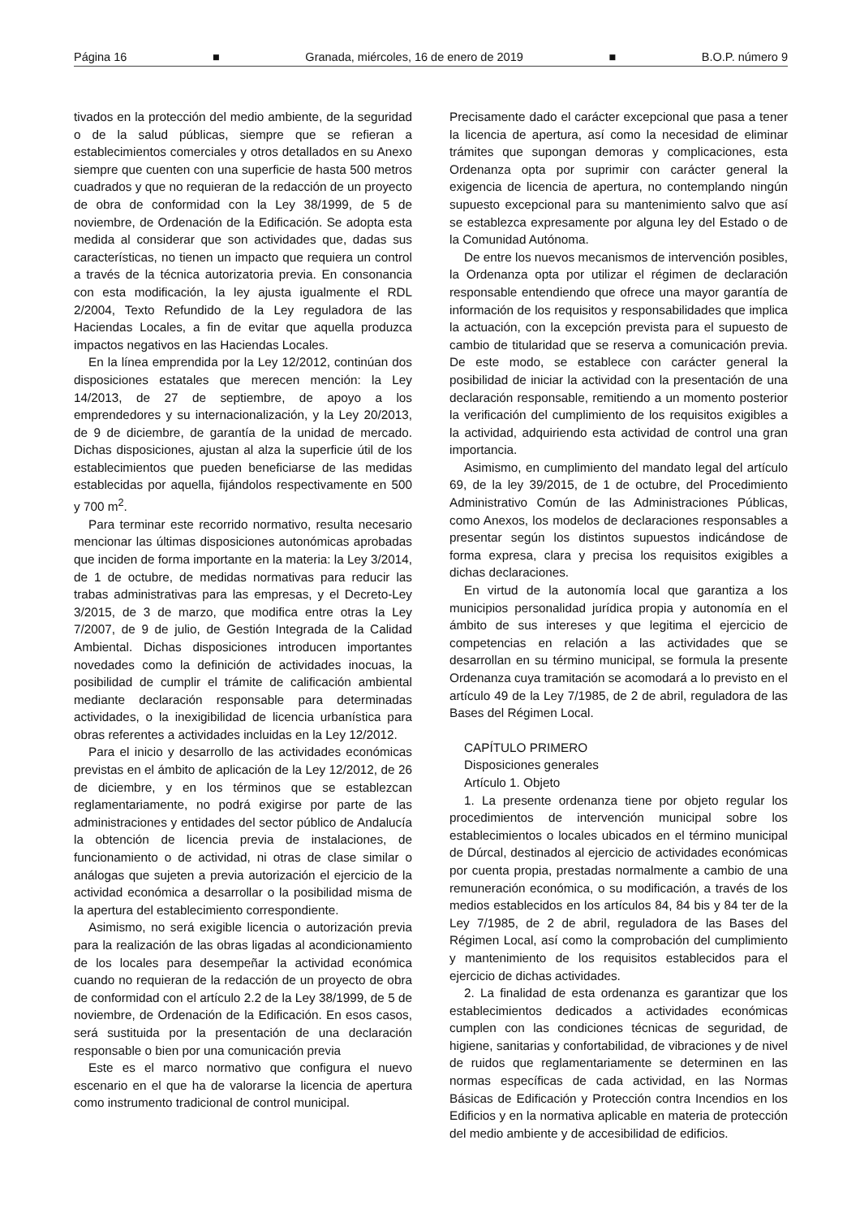Página 16 ■ Granada, miércoles, 16 de enero de 2019 ■ B.O.P. número 9
tivados en la protección del medio ambiente, de la seguridad o de la salud públicas, siempre que se refieran a establecimientos comerciales y otros detallados en su Anexo siempre que cuenten con una superficie de hasta 500 metros cuadrados y que no requieran de la redacción de un proyecto de obra de conformidad con la Ley 38/1999, de 5 de noviembre, de Ordenación de la Edificación. Se adopta esta medida al considerar que son actividades que, dadas sus características, no tienen un impacto que requiera un control a través de la técnica autorizatoria previa. En consonancia con esta modificación, la ley ajusta igualmente el RDL 2/2004, Texto Refundido de la Ley reguladora de las Haciendas Locales, a fin de evitar que aquella produzca impactos negativos en las Haciendas Locales.
En la línea emprendida por la Ley 12/2012, continúan dos disposiciones estatales que merecen mención: la Ley 14/2013, de 27 de septiembre, de apoyo a los emprendedores y su internacionalización, y la Ley 20/2013, de 9 de diciembre, de garantía de la unidad de mercado. Dichas disposiciones, ajustan al alza la superficie útil de los establecimientos que pueden beneficiarse de las medidas establecidas por aquella, fijándolos respectivamente en 500 y 700 m<sup>2</sup>.
Para terminar este recorrido normativo, resulta necesario mencionar las últimas disposiciones autonómicas aprobadas que inciden de forma importante en la materia: la Ley 3/2014, de 1 de octubre, de medidas normativas para reducir las trabas administrativas para las empresas, y el Decreto-Ley 3/2015, de 3 de marzo, que modifica entre otras la Ley 7/2007, de 9 de julio, de Gestión Integrada de la Calidad Ambiental. Dichas disposiciones introducen importantes novedades como la definición de actividades inocuas, la posibilidad de cumplir el trámite de calificación ambiental mediante declaración responsable para determinadas actividades, o la inexigibilidad de licencia urbanística para obras referentes a actividades incluidas en la Ley 12/2012.
Para el inicio y desarrollo de las actividades económicas previstas en el ámbito de aplicación de la Ley 12/2012, de 26 de diciembre, y en los términos que se establezcan reglamentariamente, no podrá exigirse por parte de las administraciones y entidades del sector público de Andalucía la obtención de licencia previa de instalaciones, de funcionamiento o de actividad, ni otras de clase similar o análogas que sujeten a previa autorización el ejercicio de la actividad económica a desarrollar o la posibilidad misma de la apertura del establecimiento correspondiente.
Asimismo, no será exigible licencia o autorización previa para la realización de las obras ligadas al acondicionamiento de los locales para desempeñar la actividad económica cuando no requieran de la redacción de un proyecto de obra de conformidad con el artículo 2.2 de la Ley 38/1999, de 5 de noviembre, de Ordenación de la Edificación. En esos casos, será sustituida por la presentación de una declaración responsable o bien por una comunicación previa
Este es el marco normativo que configura el nuevo escenario en el que ha de valorarse la licencia de apertura como instrumento tradicional de control municipal.
Precisamente dado el carácter excepcional que pasa a tener la licencia de apertura, así como la necesidad de eliminar trámites que supongan demoras y complicaciones, esta Ordenanza opta por suprimir con carácter general la exigencia de licencia de apertura, no contemplando ningún supuesto excepcional para su mantenimiento salvo que así se establezca expresamente por alguna ley del Estado o de la Comunidad Autónoma.
De entre los nuevos mecanismos de intervención posibles, la Ordenanza opta por utilizar el régimen de declaración responsable entendiendo que ofrece una mayor garantía de información de los requisitos y responsabilidades que implica la actuación, con la excepción prevista para el supuesto de cambio de titularidad que se reserva a comunicación previa. De este modo, se establece con carácter general la posibilidad de iniciar la actividad con la presentación de una declaración responsable, remitiendo a un momento posterior la verificación del cumplimiento de los requisitos exigibles a la actividad, adquiriendo esta actividad de control una gran importancia.
Asimismo, en cumplimiento del mandato legal del artículo 69, de la ley 39/2015, de 1 de octubre, del Procedimiento Administrativo Común de las Administraciones Públicas, como Anexos, los modelos de declaraciones responsables a presentar según los distintos supuestos indicándose de forma expresa, clara y precisa los requisitos exigibles a dichas declaraciones.
En virtud de la autonomía local que garantiza a los municipios personalidad jurídica propia y autonomía en el ámbito de sus intereses y que legitima el ejercicio de competencias en relación a las actividades que se desarrollan en su término municipal, se formula la presente Ordenanza cuya tramitación se acomodará a lo previsto en el artículo 49 de la Ley 7/1985, de 2 de abril, reguladora de las Bases del Régimen Local.
CAPÍTULO PRIMERO
Disposiciones generales
Artículo 1. Objeto
1. La presente ordenanza tiene por objeto regular los procedimientos de intervención municipal sobre los establecimientos o locales ubicados en el término municipal de Dúrcal, destinados al ejercicio de actividades económicas por cuenta propia, prestadas normalmente a cambio de una remuneración económica, o su modificación, a través de los medios establecidos en los artículos 84, 84 bis y 84 ter de la Ley 7/1985, de 2 de abril, reguladora de las Bases del Régimen Local, así como la comprobación del cumplimiento y mantenimiento de los requisitos establecidos para el ejercicio de dichas actividades.
2. La finalidad de esta ordenanza es garantizar que los establecimientos dedicados a actividades económicas cumplen con las condiciones técnicas de seguridad, de higiene, sanitarias y confortabilidad, de vibraciones y de nivel de ruidos que reglamentariamente se determinen en las normas específicas de cada actividad, en las Normas Básicas de Edificación y Protección contra Incendios en los Edificios y en la normativa aplicable en materia de protección del medio ambiente y de accesibilidad de edificios.